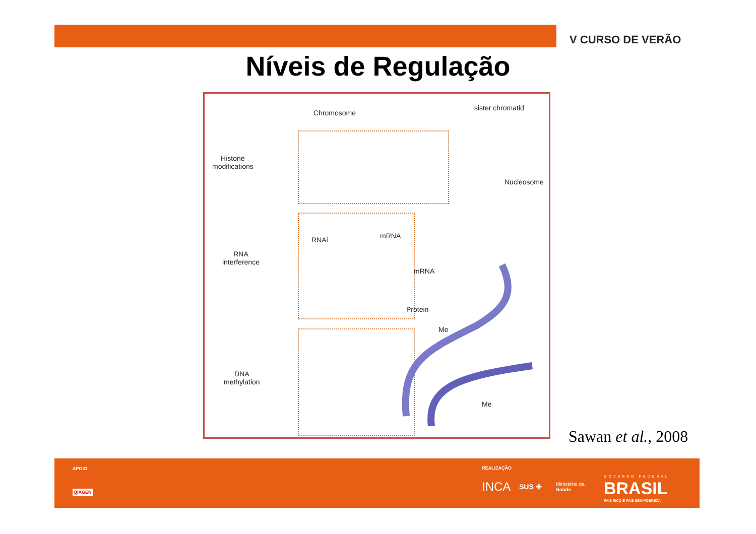V CURSO DE VERÃO
Níveis de Regulação
Chromosome
sister chromatid
Histone
modifications
Nucleosome
RNA
interference
RNAi mRNA
Protein
mRNA
DNA
methylation
Me
Me
Sawan et al., 2008
APOIO
QIAGEN
REALIZAÇÃO
INCA SUS ✚
Ministério da
Saúde
GOVERNO FEDERAL
BRASIL
PAÍS RICO É PAÍS SEM POBREZA